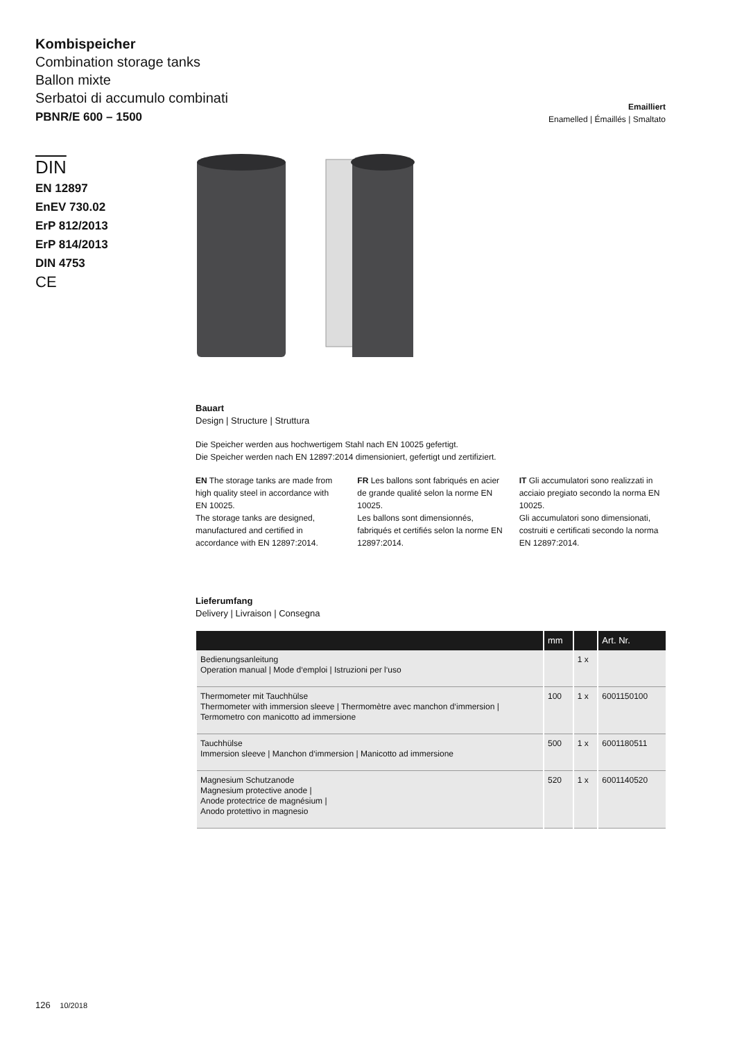Kombispeicher
Combination storage tanks
Ballon mixte
Serbatoi di accumulo combinati
PBNR/E 600 – 1500
Emailliert
Enamelled | Émaillés | Smaltato
DIN
EN 12897
EnEV 730.02
ErP 812/2013
ErP 814/2013
DIN 4753
CE
Bauart
Design | Structure | Struttura
Die Speicher werden aus hochwertigem Stahl nach EN 10025 gefertigt.
Die Speicher werden nach EN 12897:2014 dimensioniert, gefertigt und zertifiziert.
EN The storage tanks are made from high quality steel in accordance with EN 10025.
The storage tanks are designed, manufactured and certified in accordance with EN 12897:2014.
FR Les ballons sont fabriqués en acier de grande qualité selon la norme EN 10025.
Les ballons sont dimensionnés, fabriqués et certifiés selon la norme EN 12897:2014.
IT Gli accumulatori sono realizzati in acciaio pregiato secondo la norma EN 10025.
Gli accumulatori sono dimensionati, costruiti e certificati secondo la norma EN 12897:2014.
Lieferumfang
Delivery | Livraison | Consegna
| | mm | | Art. Nr. |
| --- | --- | --- | --- |
| Bedienungsanleitung Operation manual / Mode d‘emploi / Istruzioni per l‘uso | | 1 x | |
| Thermometer mit Tauchhülse Thermometer with immersion sleeve / Thermomètre avec manchon d‘immersion / Termometro con manicotto ad immersione | 100 | 1 x | 6001150100 |
| Tauchhülse Immersion sleeve / Manchon d‘immersion / Manicotto ad immersione | 500 | 1 x | 6001180511 |
| Magnesium Schutzanode Magnesium protective anode / Anode protectrice de magnésium / Anodo protettivo in magnesio | 520 | 1 x | 6001140520 |
126 10/2018